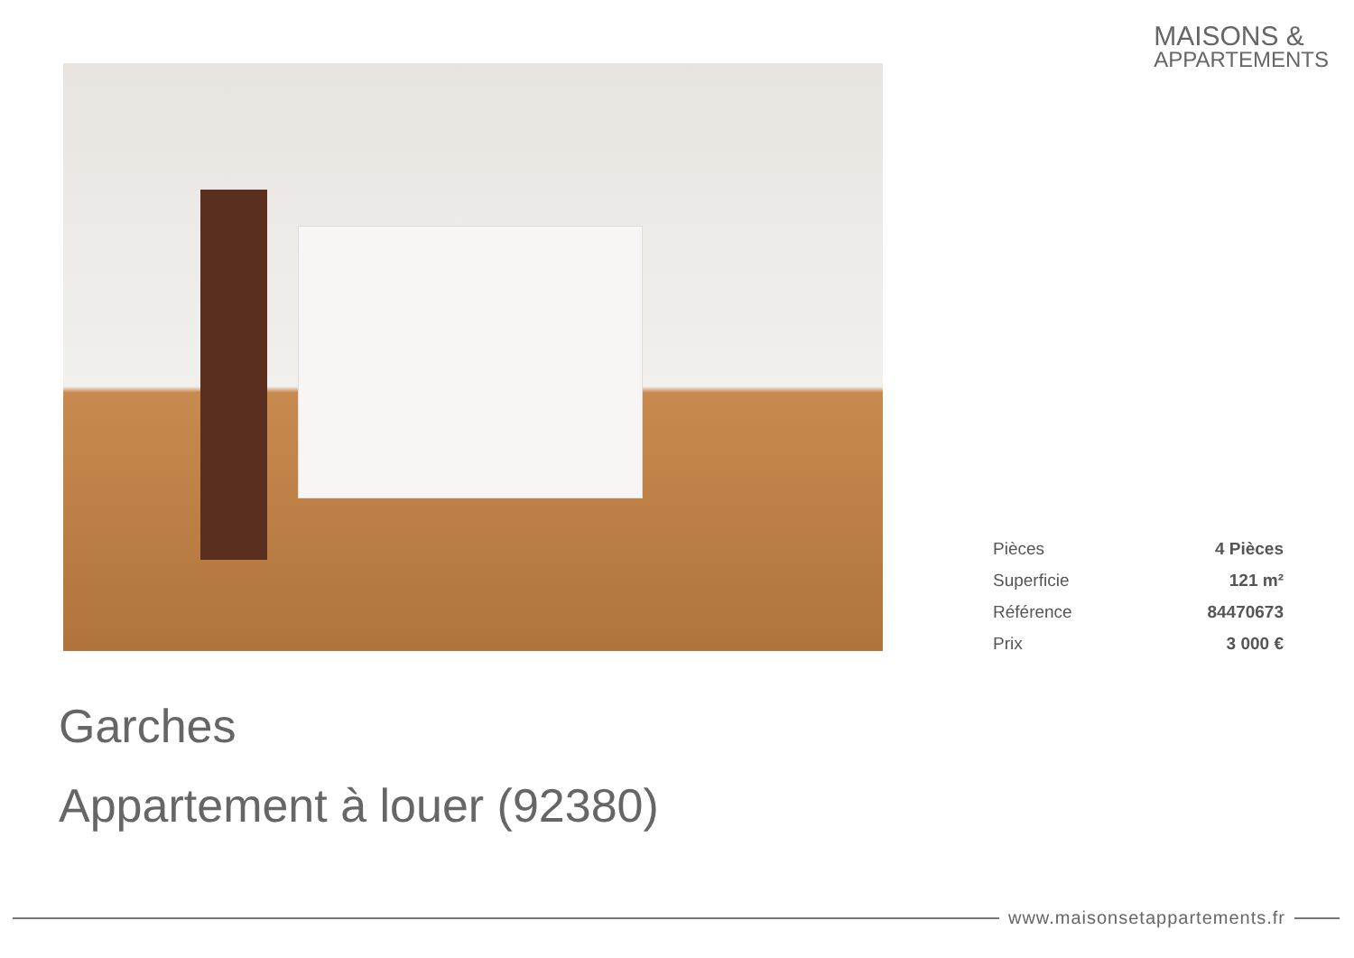MAISONS &
APPARTEMENTS
| Pièces | 4 Pièces |
| Superficie | 121 m² |
| Référence | 84470673 |
| Prix | 3 000 € |
Garches
Appartement à louer (92380)
www.maisonsetappartements.fr